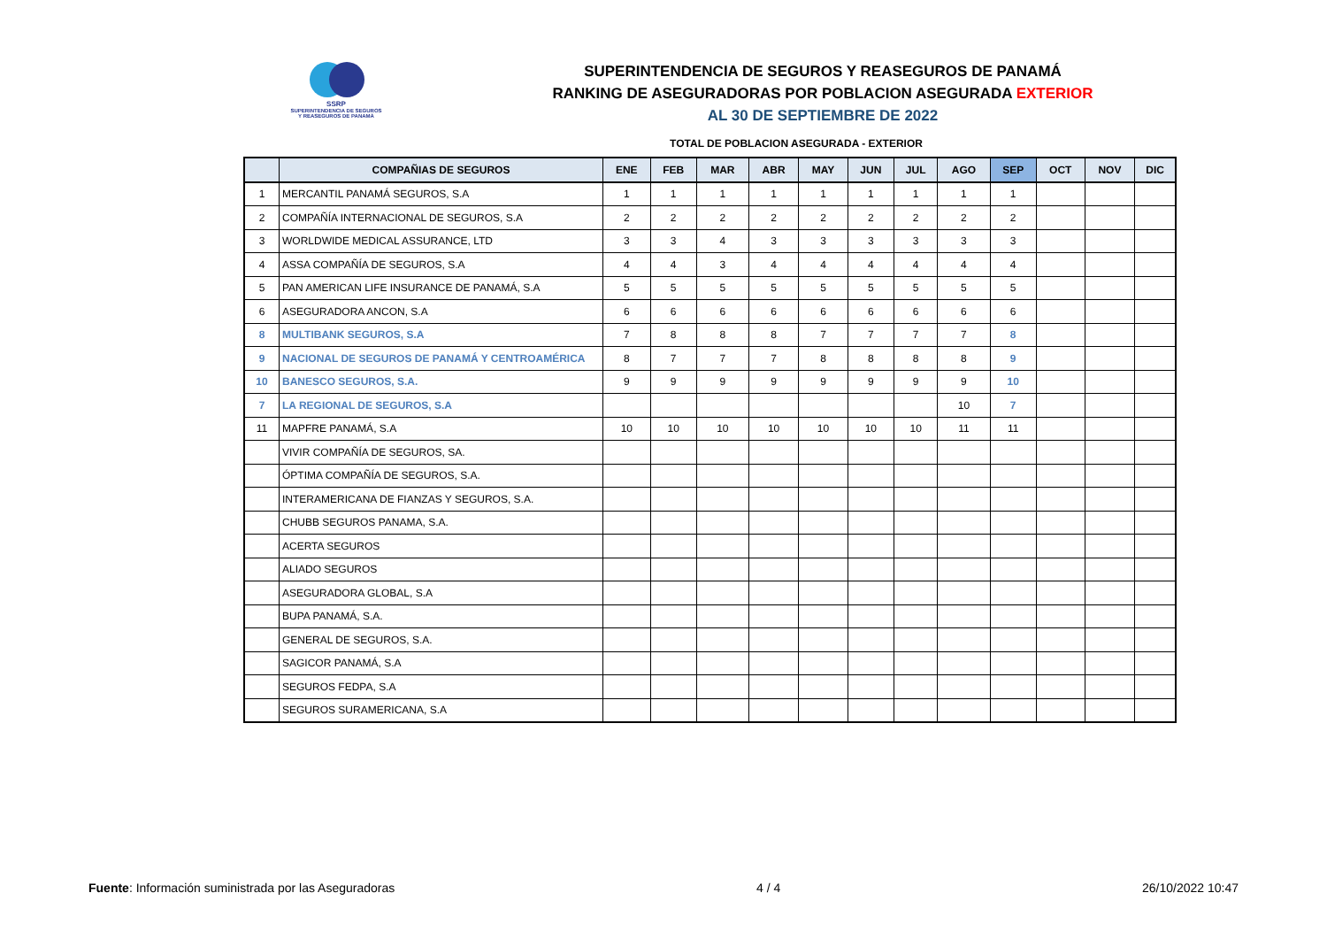SSRP
SUPERINTENDENCIA DE SEGUROS
Y REASEGUROS DE PANAMÁ
SUPERINTENDENCIA DE SEGUROS Y REASEGUROS DE PANAMÁ
RANKING DE ASEGURADORAS POR POBLACION ASEGURADA EXTERIOR
AL 30 DE SEPTIEMBRE DE 2022
TOTAL DE POBLACION ASEGURADA - EXTERIOR
| | COMPAÑIAS DE SEGUROS | ENE | FEB | MAR | ABR | MAY | JUN | JUL | AGO | SEP | OCT | NOV | DIC |
| --- | --- | --- | --- | --- | --- | --- | --- | --- | --- | --- | --- | --- | --- |
| 1 | MERCANTIL PANAMÁ SEGUROS, S.A | 1 | 1 | 1 | 1 | 1 | 1 | 1 | 1 | 1 | | | |
| 2 | COMPAÑÍA INTERNACIONAL DE SEGUROS, S.A | 2 | 2 | 2 | 2 | 2 | 2 | 2 | 2 | 2 | | | |
| 3 | WORLDWIDE MEDICAL ASSURANCE, LTD | 3 | 3 | 4 | 3 | 3 | 3 | 3 | 3 | 3 | | | |
| 4 | ASSA COMPAÑÍA DE SEGUROS, S.A | 4 | 4 | 3 | 4 | 4 | 4 | 4 | 4 | 4 | | | |
| 5 | PAN AMERICAN LIFE INSURANCE DE PANAMÁ, S.A | 5 | 5 | 5 | 5 | 5 | 5 | 5 | 5 | 5 | | | |
| 6 | ASEGURADORA ANCON, S.A | 6 | 6 | 6 | 6 | 6 | 6 | 6 | 6 | 6 | | | |
| 8 | MULTIBANK SEGUROS, S.A | 7 | 8 | 8 | 8 | 7 | 7 | 7 | 7 | 8 | | | |
| 9 | NACIONAL DE SEGUROS DE PANAMÁ Y CENTROAMÉRICA | 8 | 7 | 7 | 7 | 8 | 8 | 8 | 8 | 9 | | | |
| 10 | BANESCO SEGUROS, S.A. | 9 | 9 | 9 | 9 | 9 | 9 | 9 | 9 | 10 | | | |
| 7 | LA REGIONAL DE SEGUROS, S.A | | | | | | | | 10 | 7 | | | |
| 11 | MAPFRE PANAMÁ, S.A | 10 | 10 | 10 | 10 | 10 | 10 | 10 | 11 | 11 | | | |
| | VIVIR COMPAÑÍA DE SEGUROS, SA. | | | | | | | | | | | | |
| | ÓPTIMA COMPAÑÍA DE SEGUROS, S.A. | | | | | | | | | | | | |
| | INTERAMERICANA DE FIANZAS Y SEGUROS, S.A. | | | | | | | | | | | | |
| | CHUBB SEGUROS PANAMA, S.A. | | | | | | | | | | | | |
| | ACERTA SEGUROS | | | | | | | | | | | | |
| | ALIADO SEGUROS | | | | | | | | | | | | |
| | ASEGURADORA GLOBAL, S.A | | | | | | | | | | | | |
| | BUPA PANAMÁ, S.A. | | | | | | | | | | | | |
| | GENERAL DE SEGUROS, S.A. | | | | | | | | | | | | |
| | SAGICOR PANAMÁ, S.A | | | | | | | | | | | | |
| | SEGUROS FEDPA, S.A | | | | | | | | | | | | |
| | SEGUROS SURAMERICANA, S.A | | | | | | | | | | | | |
Fuente: Información suministrada por las Aseguradoras 4 / 4 26/10/2022 10:47